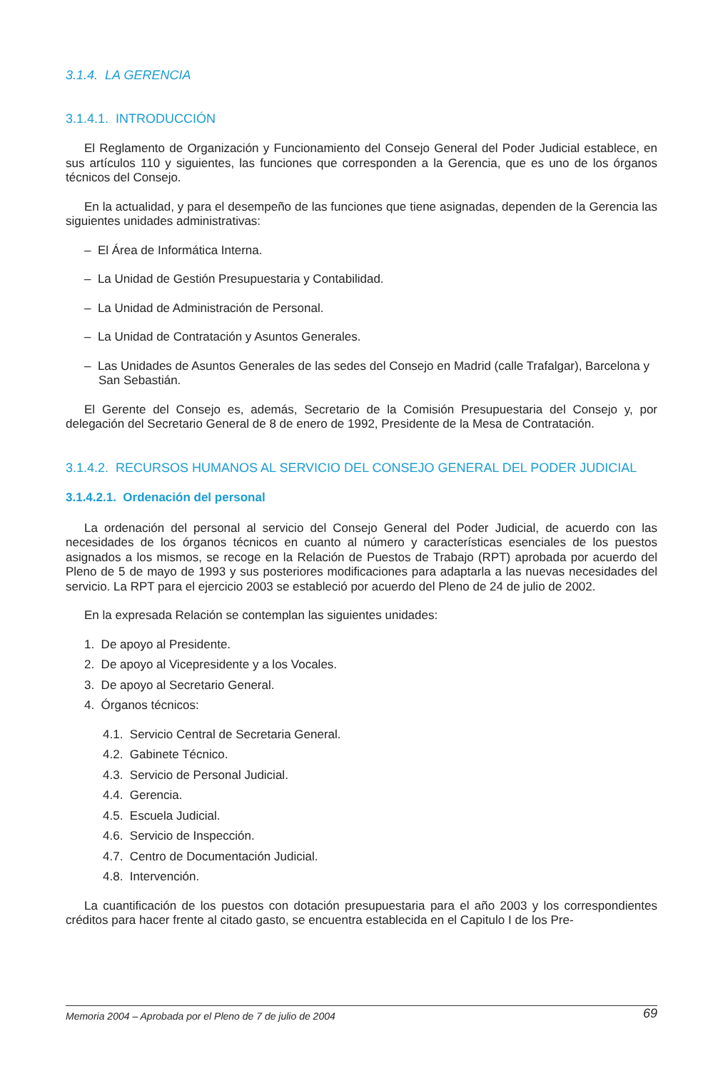3.1.4. LA GERENCIA
3.1.4.1. INTRODUCCIÓN
El Reglamento de Organización y Funcionamiento del Consejo General del Poder Judicial establece, en sus artículos 110 y siguientes, las funciones que corresponden a la Gerencia, que es uno de los órganos técnicos del Consejo.
En la actualidad, y para el desempeño de las funciones que tiene asignadas, dependen de la Gerencia las siguientes unidades administrativas:
– El Área de Informática Interna.
– La Unidad de Gestión Presupuestaria y Contabilidad.
– La Unidad de Administración de Personal.
– La Unidad de Contratación y Asuntos Generales.
– Las Unidades de Asuntos Generales de las sedes del Consejo en Madrid (calle Trafalgar), Barcelona y San Sebastián.
El Gerente del Consejo es, además, Secretario de la Comisión Presupuestaria del Consejo y, por delegación del Secretario General de 8 de enero de 1992, Presidente de la Mesa de Contratación.
3.1.4.2. RECURSOS HUMANOS AL SERVICIO DEL CONSEJO GENERAL DEL PODER JUDICIAL
3.1.4.2.1. Ordenación del personal
La ordenación del personal al servicio del Consejo General del Poder Judicial, de acuerdo con las necesidades de los órganos técnicos en cuanto al número y características esenciales de los puestos asignados a los mismos, se recoge en la Relación de Puestos de Trabajo (RPT) aprobada por acuerdo del Pleno de 5 de mayo de 1993 y sus posteriores modificaciones para adaptarla a las nuevas necesidades del servicio. La RPT para el ejercicio 2003 se estableció por acuerdo del Pleno de 24 de julio de 2002.
En la expresada Relación se contemplan las siguientes unidades:
1. De apoyo al Presidente.
2. De apoyo al Vicepresidente y a los Vocales.
3. De apoyo al Secretario General.
4. Órganos técnicos:
4.1. Servicio Central de Secretaria General.
4.2. Gabinete Técnico.
4.3. Servicio de Personal Judicial.
4.4. Gerencia.
4.5. Escuela Judicial.
4.6. Servicio de Inspección.
4.7. Centro de Documentación Judicial.
4.8. Intervención.
La cuantificación de los puestos con dotación presupuestaria para el año 2003 y los correspondientes créditos para hacer frente al citado gasto, se encuentra establecida en el Capitulo I de los Pre-
Memoria 2004 – Aprobada por el Pleno de 7 de julio de 2004 69